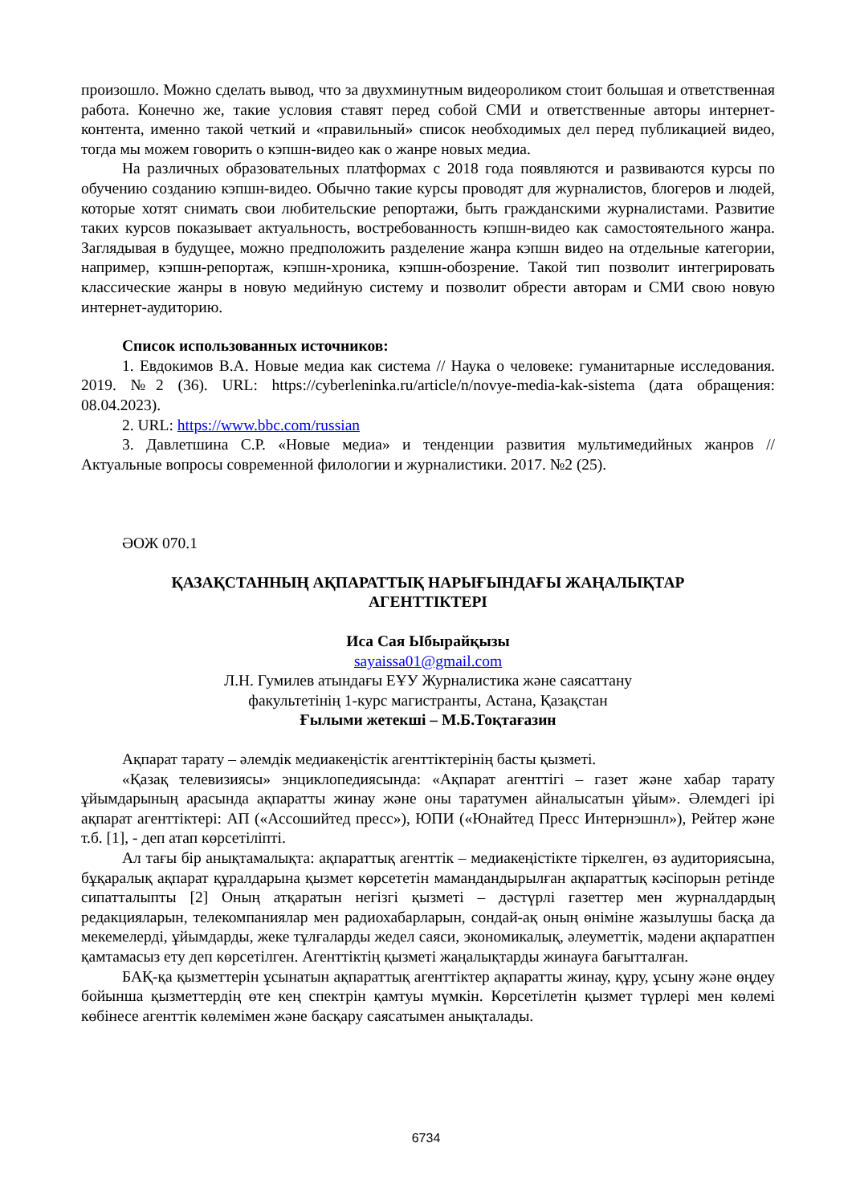произошло. Можно сделать вывод, что за двухминутным видеороликом стоит большая и ответственная работа. Конечно же, такие условия ставят перед собой СМИ и ответственные авторы интернет-контента, именно такой четкий и «правильный» список необходимых дел перед публикацией видео, тогда мы можем говорить о кэпшн-видео как о жанре новых медиа.
На различных образовательных платформах с 2018 года появляются и развиваются курсы по обучению созданию кэпшн-видео. Обычно такие курсы проводят для журналистов, блогеров и людей, которые хотят снимать свои любительские репортажи, быть гражданскими журналистами. Развитие таких курсов показывает актуальность, востребованность кэпшн-видео как самостоятельного жанра. Заглядывая в будущее, можно предположить разделение жанра кэпшн видео на отдельные категории, например, кэпшн-репортаж, кэпшн-хроника, кэпшн-обозрение. Такой тип позволит интегрировать классические жанры в новую медийную систему и позволит обрести авторам и СМИ свою новую интернет-аудиторию.
Список использованных источников:
1. Евдокимов В.А. Новые медиа как система // Наука о человеке: гуманитарные исследования. 2019. №2 (36). URL: https://cyberleninka.ru/article/n/novye-media-kak-sistema (дата обращения: 08.04.2023).
2. URL: https://www.bbc.com/russian
3. Давлетшина С.Р. «Новые медиа» и тенденции развития мультимедийных жанров // Актуальные вопросы современной филологии и журналистики. 2017. №2 (25).
ӘОЖ 070.1
ҚАЗАҚСТАННЫҢ АҚПАРАТТЫҚ НАРЫҒЫНДАҒЫ ЖАҢАЛЫҚТАР
АГЕНТТІКТЕРІ
Иса Сая Ыбырайқызы
sayaissa01@gmail.com
Л.Н. Гумилев атындағы ЕҰУ Журналистика және саясаттану
факультетінің 1-курс магистранты, Астана, Қазақстан
Ғылыми жетекші – М.Б.Тоқтағазин
Ақпарат тарату – әлемдік медиакеңістік агенттіктерінің басты қызметі.
«Қазақ телевизиясы» энциклопедиясында: «Ақпарат агенттігі – газет және хабар тарату ұйымдарының арасында ақпаратты жинау және оны таратумен айналысатын ұйым». Әлемдегі ірі ақпарат агенттіктері: АП («Ассошийтед пресс»), ЮПИ («Юнайтед Пресс Интернэшнл»), Рейтер және т.б. [1], - деп атап көрсетіліпті.
Ал тағы бір анықтамалықта: ақпараттық агенттік – медиакеңістікте тіркелген, өз аудиториясына, бұқаралық ақпарат құралдарына қызмет көрсететін мамандандырылған ақпараттық кәсіпорын ретінде сипатталыпты [2] Оның атқаратын негізгі қызметі – дәстүрлі газеттер мен журналдардың редакцияларын, телекомпаниялар мен радиохабарларын, сондай-ақ оның өніміне жазылушы басқа да мекемелерді, ұйымдарды, жеке тұлғаларды жедел саяси, экономикалық, әлеуметтік, мәдени ақпаратпен қамтамасыз ету деп көрсетілген. Агенттіктің қызметі жаңалықтарды жинауға бағытталған.
БАҚ-қа қызметтерін ұсынатын ақпараттық агенттіктер ақпаратты жинау, құру, ұсыну және өңдеу бойынша қызметтердің өте кең спектрін қамтуы мүмкін. Көрсетілетін қызмет түрлері мен көлемі көбінесе агенттік көлемімен және басқару саясатымен анықталады.
6734